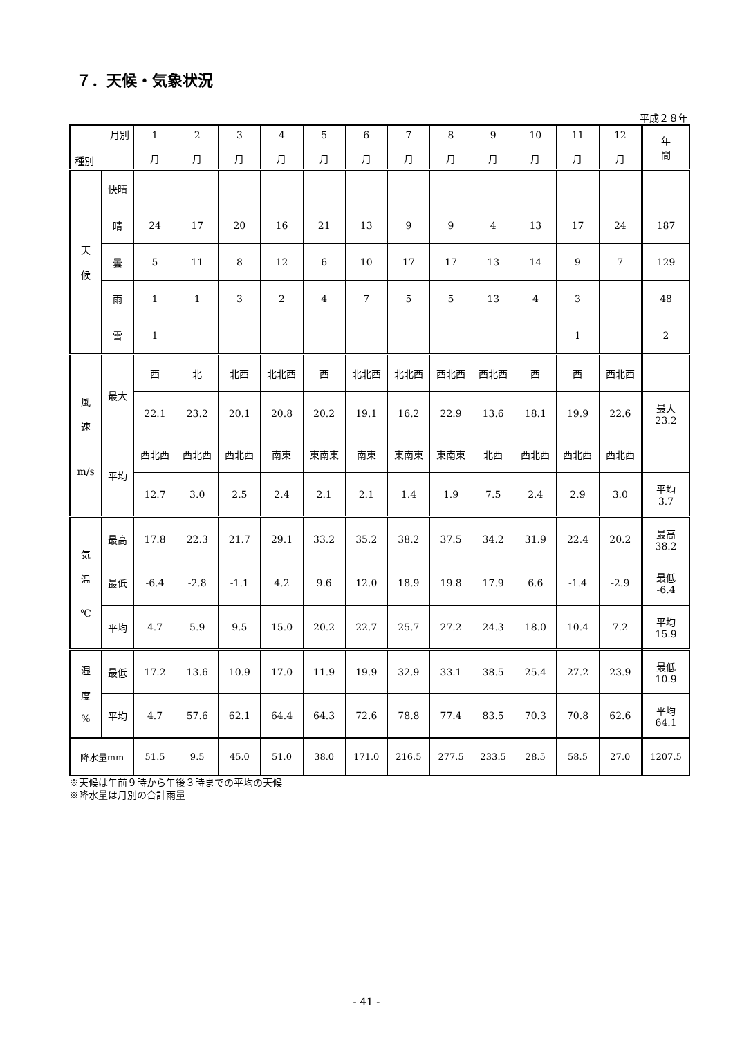７．天候・気象状況
平成２８年
| 月別 種別 | | 1 月 | 2 月 | 3 月 | 4 月 | 5 月 | 6 月 | 7 月 | 8 月 | 9 月 | 10 月 | 11 月 | 12 月 | 年 間 |
| --- | --- | --- | --- | --- | --- | --- | --- | --- | --- | --- | --- | --- | --- | --- |
| 天 候 | 快晴 | | | | | | | | | | | | | |
| | 晴 | 24 | 17 | 20 | 16 | 21 | 13 | 9 | 9 | 4 | 13 | 17 | 24 | 187 |
| | 曇 | 5 | 11 | 8 | 12 | 6 | 10 | 17 | 17 | 13 | 14 | 9 | 7 | 129 |
| | 雨 | 1 | 1 | 3 | 2 | 4 | 7 | 5 | 5 | 13 | 4 | 3 | | 48 |
| | 雪 | 1 | | | | | | | | | | 1 | | 2 |
| 風 速 m/s | 最大 | 西 | 北 | 北西 | 北北西 | 西 | 北北西 | 北北西 | 西北西 | 西北西 | 西 | 西 | 西北西 | |
| | | 22.1 | 23.2 | 20.1 | 20.8 | 20.2 | 19.1 | 16.2 | 22.9 | 13.6 | 18.1 | 19.9 | 22.6 | 最大 23.2 |
| | 平均 | 西北西 | 西北西 | 西北西 | 南東 | 東南東 | 南東 | 東南東 | 東南東 | 北西 | 西北西 | 西北西 | 西北西 | |
| | | 12.7 | 3.0 | 2.5 | 2.4 | 2.1 | 2.1 | 1.4 | 1.9 | 7.5 | 2.4 | 2.9 | 3.0 | 平均 3.7 |
| 気 温 ℃ | 最高 | 17.8 | 22.3 | 21.7 | 29.1 | 33.2 | 35.2 | 38.2 | 37.5 | 34.2 | 31.9 | 22.4 | 20.2 | 最高 38.2 |
| | 最低 | -6.4 | -2.8 | -1.1 | 4.2 | 9.6 | 12.0 | 18.9 | 19.8 | 17.9 | 6.6 | -1.4 | -2.9 | 最低 -6.4 |
| | 平均 | 4.7 | 5.9 | 9.5 | 15.0 | 20.2 | 22.7 | 25.7 | 27.2 | 24.3 | 18.0 | 10.4 | 7.2 | 平均 15.9 |
| 湿 度 % | 最低 | 17.2 | 13.6 | 10.9 | 17.0 | 11.9 | 19.9 | 32.9 | 33.1 | 38.5 | 25.4 | 27.2 | 23.9 | 最低 10.9 |
| | 平均 | 4.7 | 57.6 | 62.1 | 64.4 | 64.3 | 72.6 | 78.8 | 77.4 | 83.5 | 70.3 | 70.8 | 62.6 | 平均 64.1 |
| 降水量mm | | 51.5 | 9.5 | 45.0 | 51.0 | 38.0 | 171.0 | 216.5 | 277.5 | 233.5 | 28.5 | 58.5 | 27.0 | 1207.5 |
※天候は午前９時から午後３時までの平均の天候
※降水量は月別の合計雨量
- 41 -